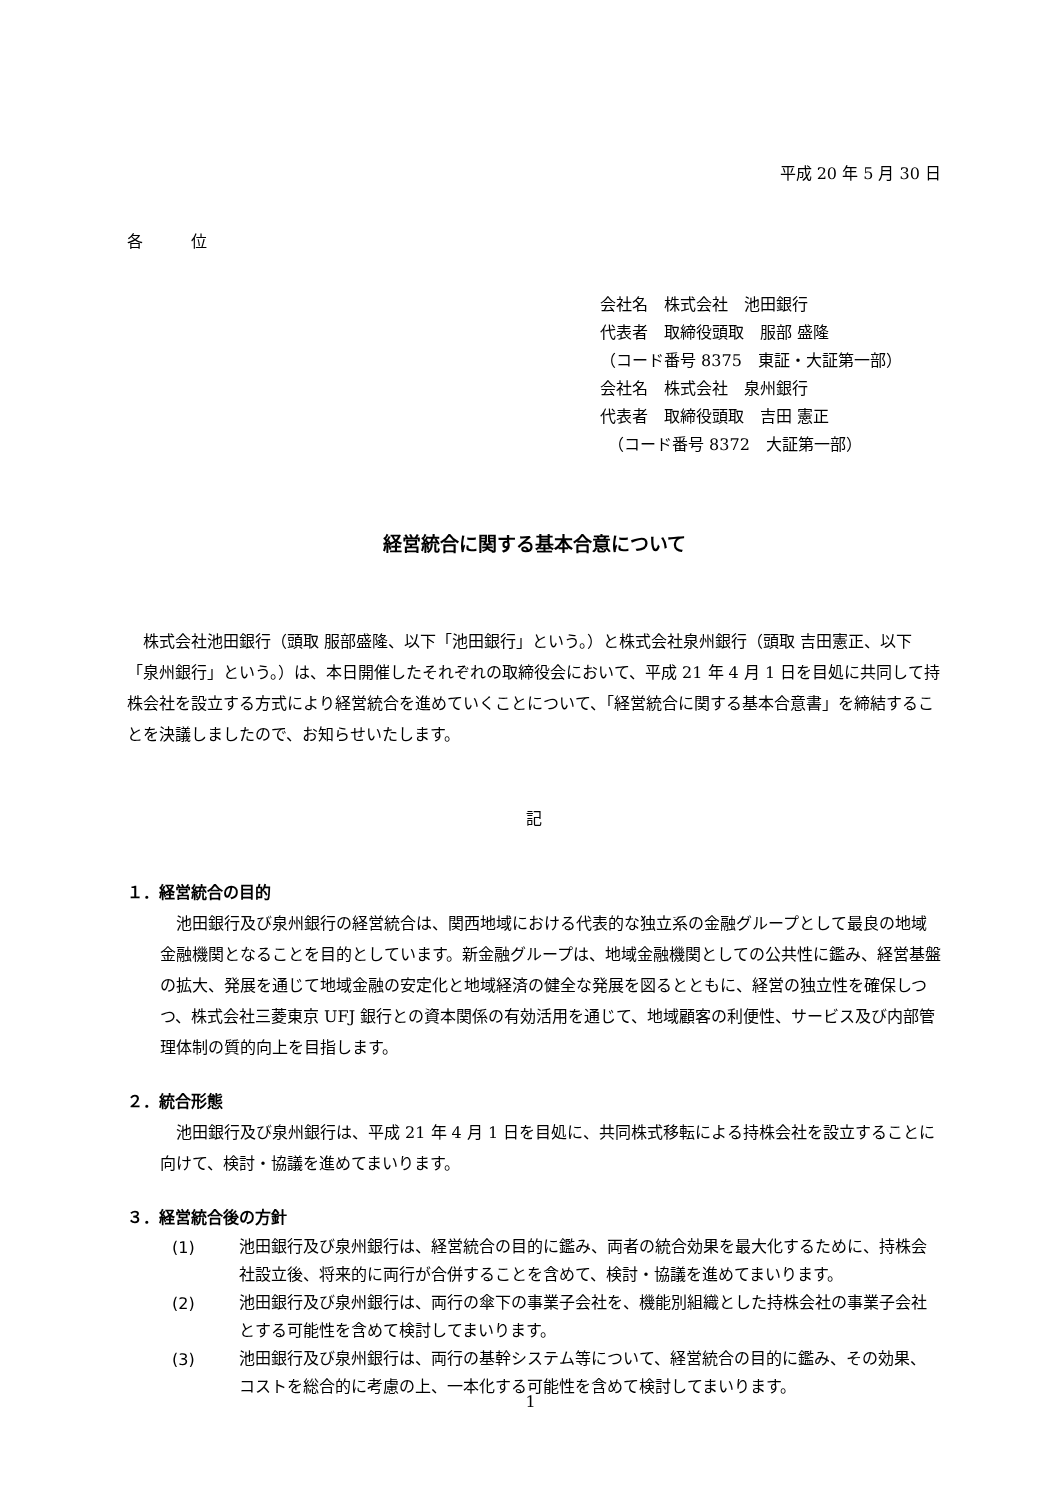平成 20 年 5 月 30 日
各　　　位
会社名　株式会社　池田銀行
代表者　取締役頭取　服部 盛隆
（コード番号 8375　東証・大証第一部）
会社名　株式会社　泉州銀行
代表者　取締役頭取　吉田 憲正
　（コード番号 8372　大証第一部）
経営統合に関する基本合意について
株式会社池田銀行（頭取 服部盛隆、以下「池田銀行」という。）と株式会社泉州銀行（頭取 吉田憲正、以下「泉州銀行」という。）は、本日開催したそれぞれの取締役会において、平成 21 年 4 月 1 日を目処に共同して持株会社を設立する方式により経営統合を進めていくことについて、「経営統合に関する基本合意書」を締結することを決議しましたので、お知らせいたします。
記
１．経営統合の目的
池田銀行及び泉州銀行の経営統合は、関西地域における代表的な独立系の金融グループとして最良の地域金融機関となることを目的としています。新金融グループは、地域金融機関としての公共性に鑑み、経営基盤の拡大、発展を通じて地域金融の安定化と地域経済の健全な発展を図るとともに、経営の独立性を確保しつつ、株式会社三菱東京 UFJ 銀行との資本関係の有効活用を通じて、地域顧客の利便性、サービス及び内部管理体制の質的向上を目指します。
２．統合形態
池田銀行及び泉州銀行は、平成 21 年 4 月 1 日を目処に、共同株式移転による持株会社を設立することに向けて、検討・協議を進めてまいります。
３．経営統合後の方針
(1)
池田銀行及び泉州銀行は、経営統合の目的に鑑み、両者の統合効果を最大化するために、持株会社設立後、将来的に両行が合併することを含めて、検討・協議を進めてまいります。
(2)
池田銀行及び泉州銀行は、両行の傘下の事業子会社を、機能別組織とした持株会社の事業子会社とする可能性を含めて検討してまいります。
(3)
池田銀行及び泉州銀行は、両行の基幹システム等について、経営統合の目的に鑑み、その効果、コストを総合的に考慮の上、一本化する可能性を含めて検討してまいります。
1